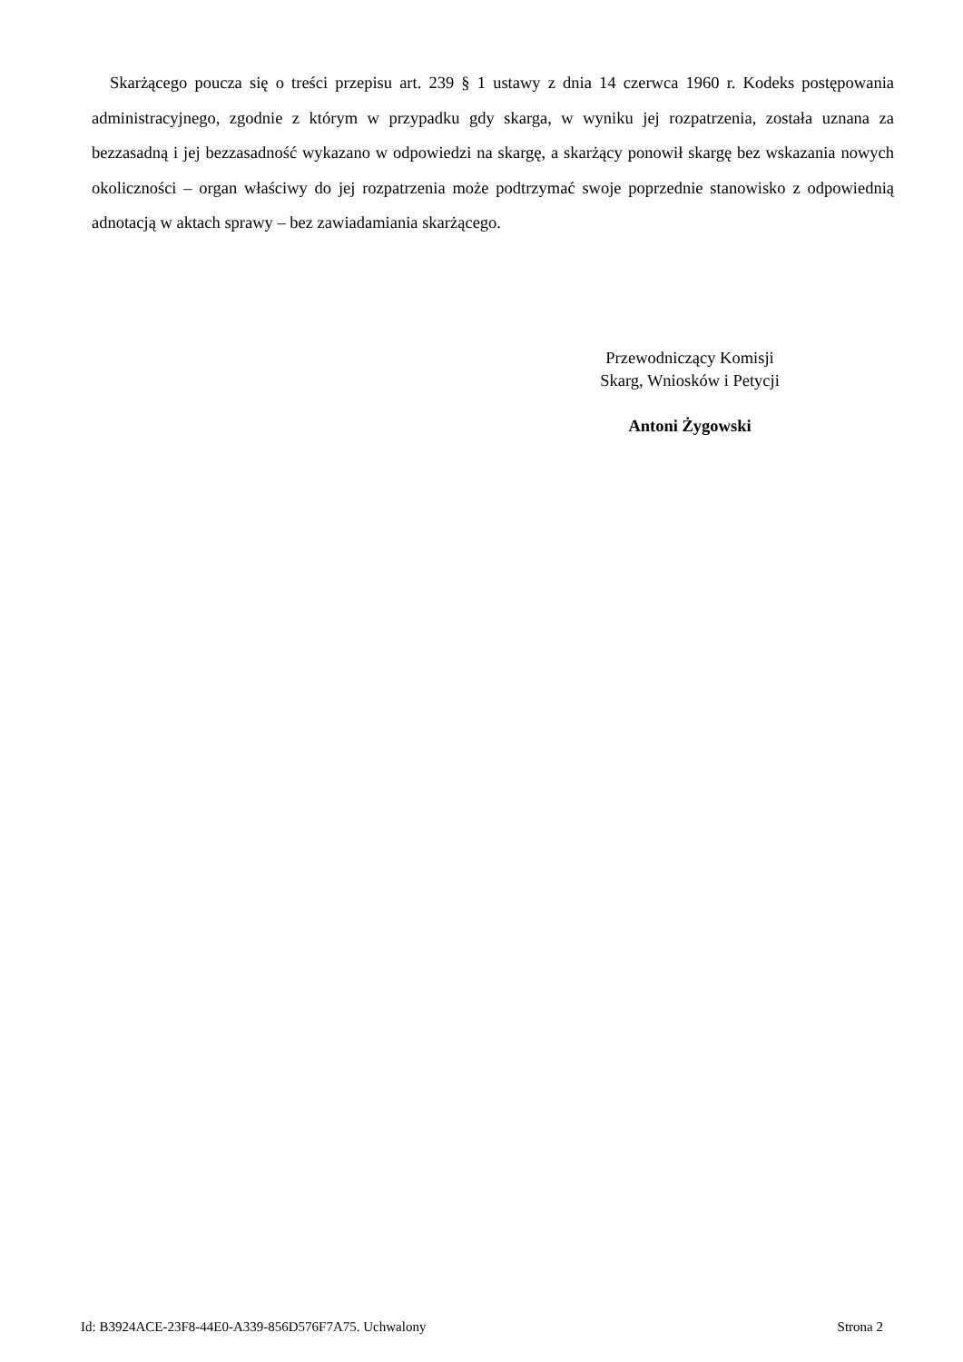Skarżącego poucza się o treści przepisu art. 239 § 1 ustawy z dnia 14 czerwca 1960 r. Kodeks postępowania administracyjnego, zgodnie z którym w przypadku gdy skarga, w wyniku jej rozpatrzenia, została uznana za bezzasadną i jej bezzasadność wykazano w odpowiedzi na skargę, a skarżący ponowił skargę bez wskazania nowych okoliczności – organ właściwy do jej rozpatrzenia może podtrzymać swoje poprzednie stanowisko z odpowiednią adnotacją w aktach sprawy – bez zawiadamiania skarżącego.
Przewodniczący Komisji
Skarg, Wniosków i Petycji
Antoni Żygowski
Id: B3924ACE-23F8-44E0-A339-856D576F7A75. Uchwalony Strona 2